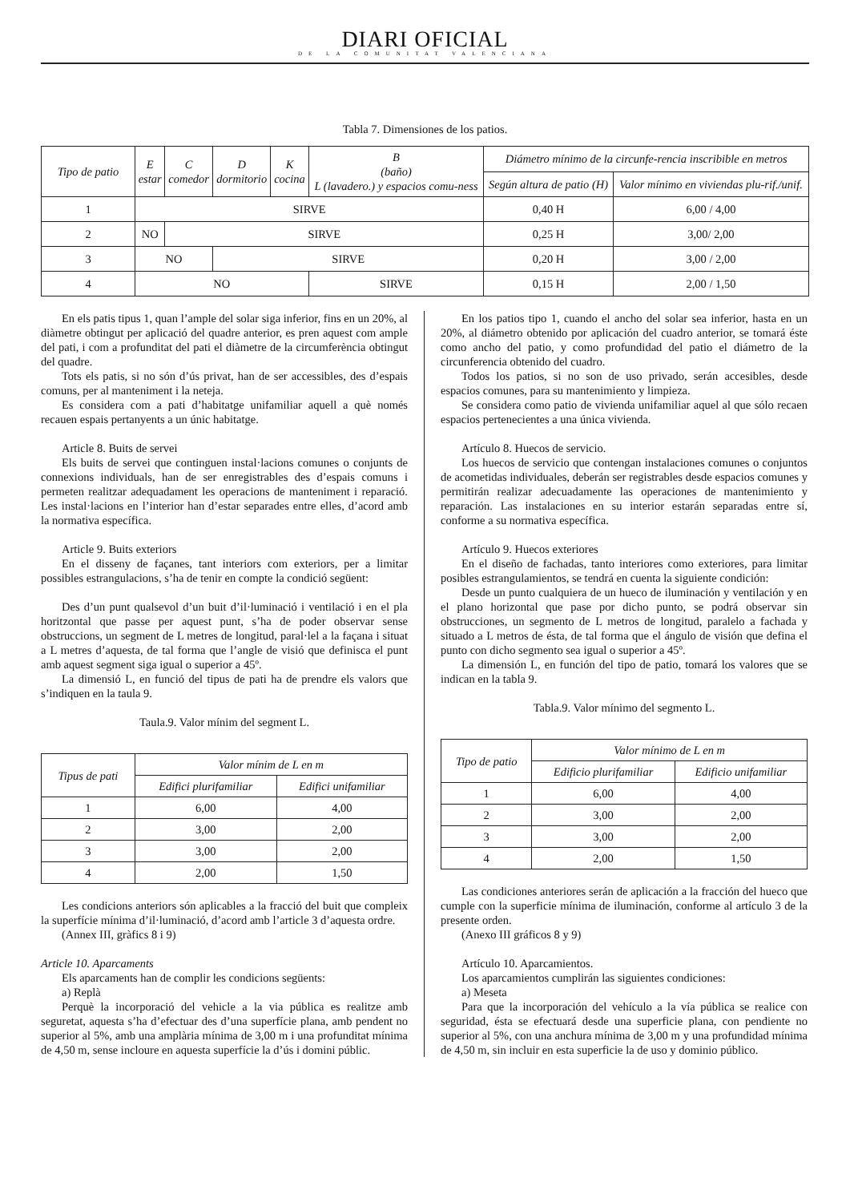DIARI OFICIAL
DE LA COMUNITAT VALENCIANA
Tabla 7. Dimensiones de los patios.
| Tipo de patio | E estar | C comedor | D dormitorio | K cocina | B (baño) L (lavadero.) y espacios comu-ness | Diámetro mínimo de la circunfe-rencia inscribible en metros | |
| --- | --- | --- | --- | --- | --- | --- | --- |
| | | | | | | Según altura de patio (H) | Valor mínimo en viviendas plu-rif./unif. |
| 1 | SIRVE | | | | | 0,40 H | 6,00 / 4,00 |
| 2 | NO | SIRVE | | | | 0,25 H | 3,00/ 2,00 |
| 3 | NO | | SIRVE | | | 0,20 H | 3,00 / 2,00 |
| 4 | NO | | | | SIRVE | 0,15 H | 2,00 / 1,50 |
En els patis tipus 1, quan l’ample del solar siga inferior, fins en un 20%, al diàmetre obtingut per aplicació del quadre anterior, es pren aquest com ample del pati, i com a profunditat del pati el diàmetre de la circumferència obtingut del quadre.
Tots els patis, si no són d’ús privat, han de ser accessibles, des d’espais comuns, per al manteniment i la neteja.
Es considera com a pati d’habitatge unifamiliar aquell a què només recauen espais pertanyents a un únic habitatge.
Article 8. Buits de servei
Els buits de servei que continguen instal·lacions comunes o conjunts de connexions individuals, han de ser enregistrables des d’espais comuns i permeten realitzar adequadament les operacions de manteniment i reparació. Les instal·lacions en l’interior han d’estar separades entre elles, d’acord amb la normativa específica.
Article 9. Buits exteriors
En el disseny de façanes, tant interiors com exteriors, per a limitar possibles estrangulacions, s’ha de tenir en compte la condició següent:
Des d’un punt qualsevol d’un buit d’il·luminació i ventilació i en el pla horitzontal que passe per aquest punt, s’ha de poder observar sense obstruccions, un segment de L metres de longitud, paral·lel a la façana i situat a L metres d’aquesta, de tal forma que l’angle de visió que definisca el punt amb aquest segment siga igual o superior a 45º.
La dimensió L, en funció del tipus de pati ha de prendre els valors que s’indiquen en la taula 9.
Taula.9. Valor mínim del segment L.
| Tipus de pati | Valor mínim de L en m | |
| --- | --- | --- |
| | Edifici plurifamiliar | Edifici unifamiliar |
| 1 | 6,00 | 4,00 |
| 2 | 3,00 | 2,00 |
| 3 | 3,00 | 2,00 |
| 4 | 2,00 | 1,50 |
Les condicions anteriors són aplicables a la fracció del buit que compleix la superfície mínima d’il·luminació, d’acord amb l’article 3 d’aquesta ordre.
(Annex III, gràfics 8 i 9)
Article 10. Aparcaments
Els aparcaments han de complir les condicions següents:
a) Replà
Perquè la incorporació del vehicle a la via pública es realitze amb seguretat, aquesta s’ha d’efectuar des d’una superfície plana, amb pendent no superior al 5%, amb una amplària mínima de 3,00 m i una profunditat mínima de 4,50 m, sense incloure en aquesta superfície la d’ús i domini públic.
En los patios tipo 1, cuando el ancho del solar sea inferior, hasta en un 20%, al diámetro obtenido por aplicación del cuadro anterior, se tomará éste como ancho del patio, y como profundidad del patio el diámetro de la circunferencia obtenido del cuadro.
Todos los patios, si no son de uso privado, serán accesibles, desde espacios comunes, para su mantenimiento y limpieza.
Se considera como patio de vivienda unifamiliar aquel al que sólo recaen espacios pertenecientes a una única vivienda.
Artículo 8. Huecos de servicio.
Los huecos de servicio que contengan instalaciones comunes o conjuntos de acometidas individuales, deberán ser registrables desde espacios comunes y permitirán realizar adecuadamente las operaciones de mantenimiento y reparación. Las instalaciones en su interior estarán separadas entre sí, conforme a su normativa específica.
Artículo 9. Huecos exteriores
En el diseño de fachadas, tanto interiores como exteriores, para limitar posibles estrangulamientos, se tendrá en cuenta la siguiente condición:
Desde un punto cualquiera de un hueco de iluminación y ventilación y en el plano horizontal que pase por dicho punto, se podrá observar sin obstrucciones, un segmento de L metros de longitud, paralelo a fachada y situado a L metros de ésta, de tal forma que el ángulo de visión que defina el punto con dicho segmento sea igual o superior a 45º.
La dimensión L, en función del tipo de patio, tomará los valores que se indican en la tabla 9.
Tabla.9. Valor mínimo del segmento L.
| Tipo de patio | Valor mínimo de L en m | |
| --- | --- | --- |
| | Edificio plurifamiliar | Edificio unifamiliar |
| 1 | 6,00 | 4,00 |
| 2 | 3,00 | 2,00 |
| 3 | 3,00 | 2,00 |
| 4 | 2,00 | 1,50 |
Las condiciones anteriores serán de aplicación a la fracción del hueco que cumple con la superficie mínima de iluminación, conforme al artículo 3 de la presente orden.
(Anexo III gráficos 8 y 9)
Artículo 10. Aparcamientos.
Los aparcamientos cumplirán las siguientes condiciones:
a) Meseta
Para que la incorporación del vehículo a la vía pública se realice con seguridad, ésta se efectuará desde una superficie plana, con pendiente no superior al 5%, con una anchura mínima de 3,00 m y una profundidad mínima de 4,50 m, sin incluir en esta superficie la de uso y dominio público.